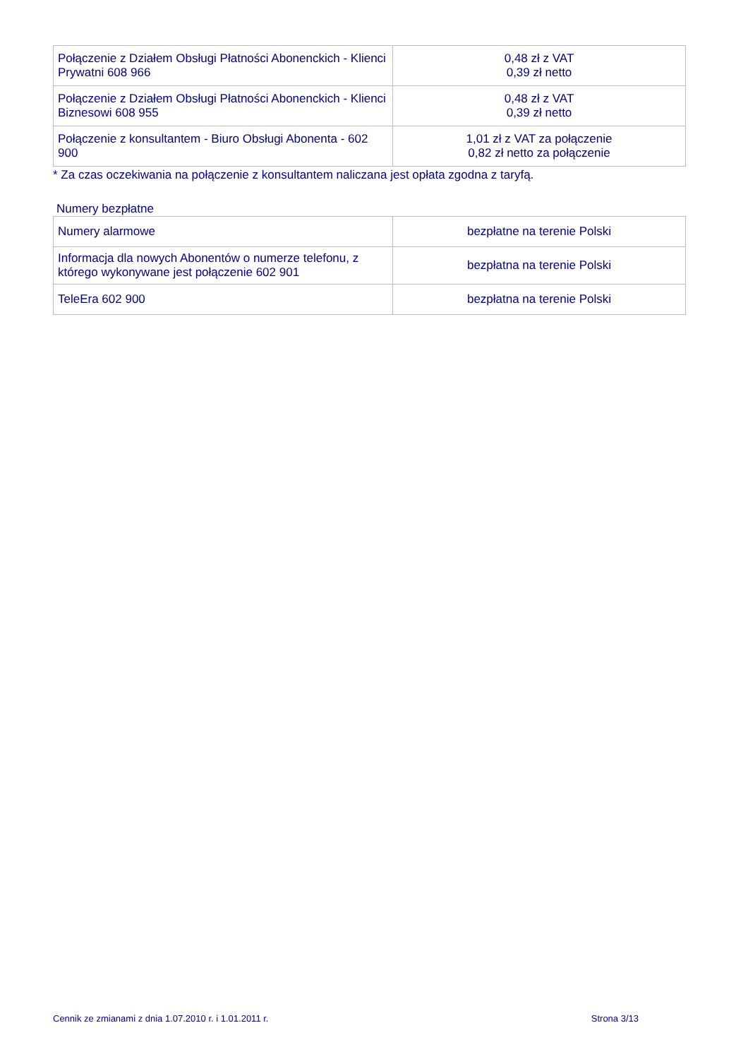| Połączenie z Działem Obsługi Płatności Abonenckich - Klienci Prywatni 608 966 | 0,48 zł z VAT 0,39 zł netto |
| Połączenie z Działem Obsługi Płatności Abonenckich - Klienci Biznesowi 608 955 | 0,48 zł z VAT 0,39 zł netto |
| Połączenie z konsultantem - Biuro Obsługi Abonenta - 602 900 | 1,01 zł z VAT za połączenie 0,82 zł netto za połączenie |
* Za czas oczekiwania na połączenie z konsultantem naliczana jest opłata zgodna z taryfą.
Numery bezpłatne
| Numery alarmowe | bezpłatne na terenie Polski |
| Informacja dla nowych Abonentów o numerze telefonu, z którego wykonywane jest połączenie 602 901 | bezpłatna na terenie Polski |
| TeleEra 602 900 | bezpłatna na terenie Polski |
Cennik ze zmianami z dnia 1.07.2010 r. i 1.01.2011 r. Strona 3/13